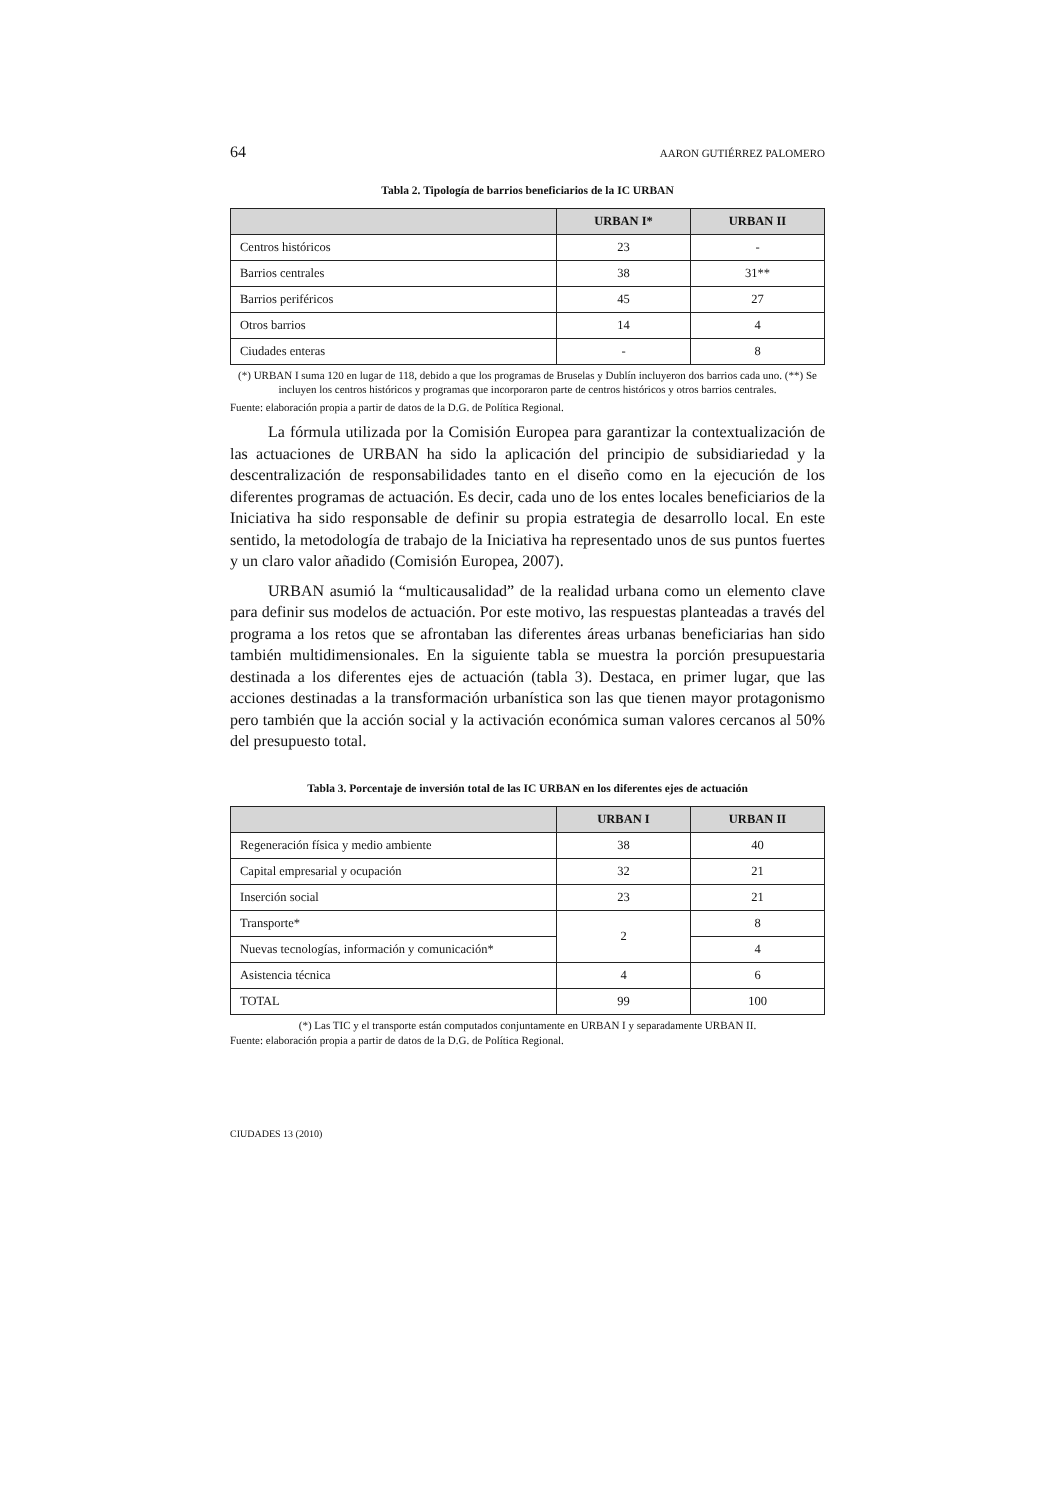64 AARON GUTIÉRREZ PALOMERO
Tabla 2. Tipología de barrios beneficiarios de la IC URBAN
| | URBAN I* | URBAN II |
| --- | --- | --- |
| Centros históricos | 23 | - |
| Barrios centrales | 38 | 31** |
| Barrios periféricos | 45 | 27 |
| Otros barrios | 14 | 4 |
| Ciudades enteras | - | 8 |
(*) URBAN I suma 120 en lugar de 118, debido a que los programas de Bruselas y Dublín incluyeron dos barrios cada uno. (**) Se incluyen los centros históricos y programas que incorporaron parte de centros históricos y otros barrios centrales.
Fuente: elaboración propia a partir de datos de la D.G. de Política Regional.
La fórmula utilizada por la Comisión Europea para garantizar la contextualización de las actuaciones de URBAN ha sido la aplicación del principio de subsidiariedad y la descentralización de responsabilidades tanto en el diseño como en la ejecución de los diferentes programas de actuación. Es decir, cada uno de los entes locales beneficiarios de la Iniciativa ha sido responsable de definir su propia estrategia de desarrollo local. En este sentido, la metodología de trabajo de la Iniciativa ha representado unos de sus puntos fuertes y un claro valor añadido (Comisión Europea, 2007).
URBAN asumió la “multicausalidad” de la realidad urbana como un elemento clave para definir sus modelos de actuación. Por este motivo, las respuestas planteadas a través del programa a los retos que se afrontaban las diferentes áreas urbanas beneficiarias han sido también multidimensionales. En la siguiente tabla se muestra la porción presupuestaria destinada a los diferentes ejes de actuación (tabla 3). Destaca, en primer lugar, que las acciones destinadas a la transformación urbanística son las que tienen mayor protagonismo pero también que la acción social y la activación económica suman valores cercanos al 50% del presupuesto total.
Tabla 3. Porcentaje de inversión total de las IC URBAN en los diferentes ejes de actuación
| | URBAN I | URBAN II |
| --- | --- | --- |
| Regeneración física y medio ambiente | 38 | 40 |
| Capital empresarial y ocupación | 32 | 21 |
| Inserción social | 23 | 21 |
| Transporte* | 2 | 8 |
| Nuevas tecnologías, información y comunicación* | | 4 |
| Asistencia técnica | 4 | 6 |
| TOTAL | 99 | 100 |
(*) Las TIC y el transporte están computados conjuntamente en URBAN I y separadamente URBAN II.
Fuente: elaboración propia a partir de datos de la D.G. de Política Regional.
CIUDADES 13 (2010)